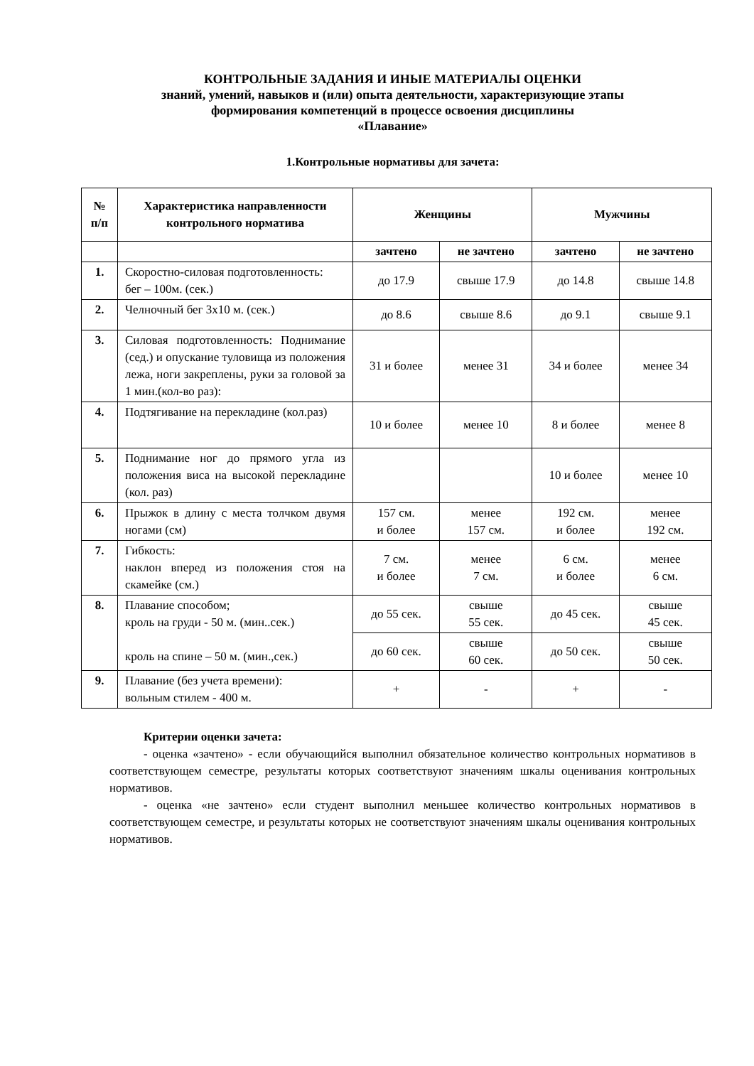КОНТРОЛЬНЫЕ ЗАДАНИЯ И ИНЫЕ МАТЕРИАЛЫ ОЦЕНКИ
знаний, умений, навыков и (или) опыта деятельности, характеризующие этапы
формирования компетенций в процессе освоения дисциплины
«Плавание»
1.Контрольные нормативы для зачета:
| № п/п | Характеристика направленности контрольного норматива | Женщины | | Мужчины | |
| --- | --- | --- | --- | --- | --- |
| | | зачтено | не зачтено | зачтено | не зачтено |
| 1. | Скоростно-силовая подготовленность: бег – 100м. (сек.) | до 17.9 | свыше 17.9 | до 14.8 | свыше 14.8 |
| 2. | Челночный бег 3х10 м. (сек.) | до 8.6 | свыше 8.6 | до 9.1 | свыше 9.1 |
| 3. | Силовая подготовленность: Поднимание (сед.) и опускание туловища из положения лежа, ноги закреплены, руки за головой за 1 мин.(кол-во раз): | 31 и более | менее 31 | 34 и более | менее 34 |
| 4. | Подтягивание на перекладине (кол.раз) | 10 и более | менее 10 | 8 и более | менее 8 |
| 5. | Поднимание ног до прямого угла из положения виса на высокой перекладине (кол. раз) | | | 10 и более | менее 10 |
| 6. | Прыжок в длину с места толчком двумя ногами (см) | 157 см. и более | менее 157 см. | 192 см. и более | менее 192 см. |
| 7. | Гибкость: наклон вперед из положения стоя на скамейке (см.) | 7 см. и более | менее 7 см. | 6 см. и более | менее 6 см. |
| 8. | Плавание способом; кроль на груди - 50 м. (мин..сек.) кроль на спине – 50 м. (мин.,сек.) | до 55 сек. | свыше 55 сек. | до 45 сек. | свыше 45 сек. |
| | | до 60 сек. | свыше 60 сек. | до 50 сек. | свыше 50 сек. |
| 9. | Плавание (без учета времени): вольным стилем - 400 м. | + | - | + | - |
Критерии оценки зачета:
- оценка «зачтено» - если обучающийся выполнил обязательное количество контрольных нормативов в соответствующем семестре, результаты которых соответствуют значениям шкалы оценивания контрольных нормативов.
- оценка «не зачтено» если студент выполнил меньшее количество контрольных нормативов в соответствующем семестре, и результаты которых не соответствуют значениям шкалы оценивания контрольных нормативов.